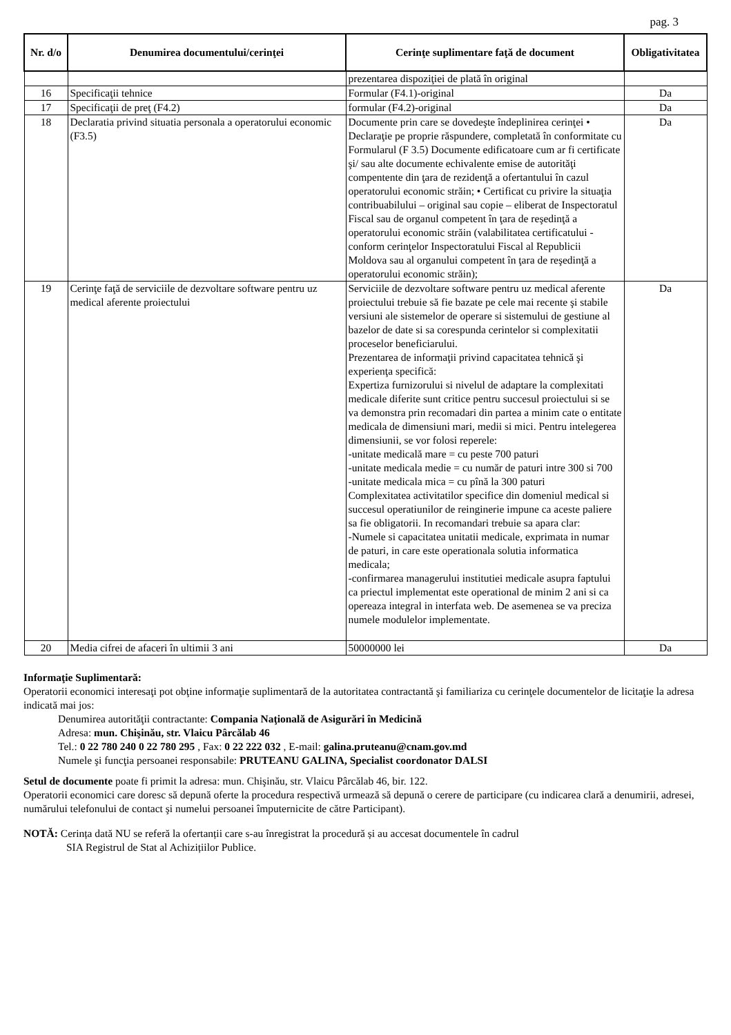pag. 3
| Nr. d/o | Denumirea documentului/cerinţei | Cerinţe suplimentare faţă de document | Obligativitatea |
| --- | --- | --- | --- |
| | | prezentarea dispoziţiei de plată în original | |
| 16 | Specificaţii tehnice | Formular (F4.1)-original | Da |
| 17 | Specificaţii de preţ (F4.2) | formular (F4.2)-original | Da |
| 18 | Declaratia privind situatia personala a operatorului economic (F3.5) | Documente prin care se dovedeşte îndeplinirea cerinţei • Declaraţie pe proprie răspundere, completată în conformitate cu Formularul (F 3.5) Documente edificatoare cum ar fi certificate şi/ sau alte documente echivalente emise de autorităţi compentente din ţara de rezidenţă a ofertantului în cazul operatorului economic străin; • Certificat cu privire la situaţia contribuabilului – original sau copie – eliberat de Inspectoratul Fiscal sau de organul competent în ţara de reşedinţă a operatorului economic străin (valabilitatea certificatului - conform cerinţelor Inspectoratului Fiscal al Republicii Moldova sau al organului competent în ţara de reşedinţă a operatorului economic străin); | Da |
| 19 | Cerinţe faţă de serviciile de dezvoltare software pentru uz medical aferente proiectului | Serviciile de dezvoltare software pentru uz medical aferente proiectului trebuie să fie bazate pe cele mai recente şi stabile versiuni ale sistemelor de operare si sistemului de gestiune al bazelor de date si sa corespunda cerintelor si complexitatii proceselor beneficiarului. Prezentarea de informaţii privind capacitatea tehnică şi experienţa specifică: Expertiza furnizorului si nivelul de adaptare la complexitati medicale diferite sunt critice pentru succesul proiectului si se va demonstra prin recomadari din partea a minim cate o entitate medicala de dimensiuni mari, medii si mici. Pentru intelegerea dimensiunii, se vor folosi reperele: -unitate medicală mare = cu peste 700 paturi -unitate medicala medie = cu număr de paturi intre 300 si 700 -unitate medicala mica = cu pînă la 300 paturi Complexitatea activitatilor specifice din domeniul medical si succesul operatiunilor de reinginerie impune ca aceste paliere sa fie obligatorii. In recomandari trebuie sa apara clar: -Numele si capacitatea unitatii medicale, exprimata in numar de paturi, in care este operationala solutia informatica medicala; -confirmarea managerului institutiei medicale asupra faptului ca priectul implementat este operational de minim 2 ani si ca opereaza integral in interfata web. De asemenea se va preciza numele modulelor implementate. | Da |
| 20 | Media cifrei de afaceri în ultimii 3 ani | 50000000 lei | Da |
Informaţie Suplimentară:
Operatorii economici interesaţi pot obţine informaţie suplimentară de la autoritatea contractantă şi familiariza cu cerinţele documentelor de licitaţie la adresa indicată mai jos:
Denumirea autorităţii contractante: Compania Naţională de Asigurări în Medicină
Adresa: mun. Chişinău, str. Vlaicu Pârcălab 46
Tel.: 0 22 780 240 0 22 780 295 , Fax: 0 22 222 032 , E-mail: galina.pruteanu@cnam.gov.md
Numele şi funcţia persoanei responsabile: PRUTEANU GALINA, Specialist coordonator DALSI
Setul de documente poate fi primit la adresa: mun. Chişinău, str. Vlaicu Pârcălab 46, bir. 122.
Operatorii economici care doresc să depună oferte la procedura respectivă urmează să depună o cerere de participare (cu indicarea clară a denumirii, adresei, numărului telefonului de contact şi numelui persoanei împuternicite de către Participant).
NOTĂ: Cerința dată NU se referă la ofertanții care s-au înregistrat la procedură și au accesat documentele în cadrul
SIA Registrul de Stat al Achizițiilor Publice.